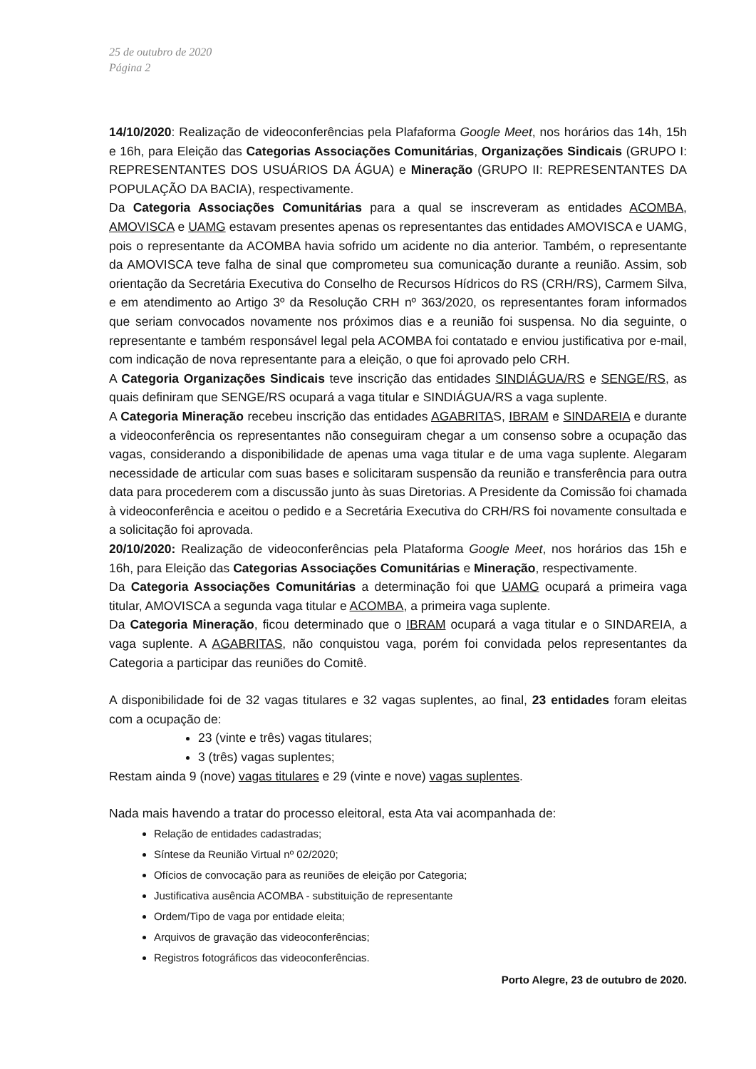25 de outubro de 2020
Página 2
14/10/2020: Realização de videoconferências pela Plafaforma Google Meet, nos horários das 14h, 15h e 16h, para Eleição das Categorias Associações Comunitárias, Organizações Sindicais (GRUPO I: REPRESENTANTES DOS USUÁRIOS DA ÁGUA) e Mineração (GRUPO II: REPRESENTANTES DA POPULAÇÃO DA BACIA), respectivamente.
Da Categoria Associações Comunitárias para a qual se inscreveram as entidades ACOMBA, AMOVISCA e UAMG estavam presentes apenas os representantes das entidades AMOVISCA e UAMG, pois o representante da ACOMBA havia sofrido um acidente no dia anterior. Também, o representante da AMOVISCA teve falha de sinal que comprometeu sua comunicação durante a reunião. Assim, sob orientação da Secretária Executiva do Conselho de Recursos Hídricos do RS (CRH/RS), Carmem Silva, e em atendimento ao Artigo 3º da Resolução CRH nº 363/2020, os representantes foram informados que seriam convocados novamente nos próximos dias e a reunião foi suspensa. No dia seguinte, o representante e também responsável legal pela ACOMBA foi contatado e enviou justificativa por e-mail, com indicação de nova representante para a eleição, o que foi aprovado pelo CRH.
A Categoria Organizações Sindicais teve inscrição das entidades SINDIÁGUA/RS e SENGE/RS, as quais definiram que SENGE/RS ocupará a vaga titular e SINDIÁGUA/RS a vaga suplente.
A Categoria Mineração recebeu inscrição das entidades AGABRITAS, IBRAM e SINDAREIA e durante a videoconferência os representantes não conseguiram chegar a um consenso sobre a ocupação das vagas, considerando a disponibilidade de apenas uma vaga titular e de uma vaga suplente. Alegaram necessidade de articular com suas bases e solicitaram suspensão da reunião e transferência para outra data para procederem com a discussão junto às suas Diretorias. A Presidente da Comissão foi chamada à videoconferência e aceitou o pedido e a Secretária Executiva do CRH/RS foi novamente consultada e a solicitação foi aprovada.
20/10/2020: Realização de videoconferências pela Plataforma Google Meet, nos horários das 15h e 16h, para Eleição das Categorias Associações Comunitárias e Mineração, respectivamente.
Da Categoria Associações Comunitárias a determinação foi que UAMG ocupará a primeira vaga titular, AMOVISCA a segunda vaga titular e ACOMBA, a primeira vaga suplente.
Da Categoria Mineração, ficou determinado que o IBRAM ocupará a vaga titular e o SINDAREIA, a vaga suplente. A AGABRITAS, não conquistou vaga, porém foi convidada pelos representantes da Categoria a participar das reuniões do Comitê.
A disponibilidade foi de 32 vagas titulares e 32 vagas suplentes, ao final, 23 entidades foram eleitas com a ocupação de:
23 (vinte e três) vagas titulares;
3 (três) vagas suplentes;
Restam ainda 9 (nove) vagas titulares e 29 (vinte e nove) vagas suplentes.
Nada mais havendo a tratar do processo eleitoral, esta Ata vai acompanhada de:
Relação de entidades cadastradas;
Síntese da Reunião Virtual nº 02/2020;
Ofícios de convocação para as reuniões de eleição por Categoria;
Justificativa ausência ACOMBA - substituição de representante
Ordem/Tipo de vaga por entidade eleita;
Arquivos de gravação das videoconferências;
Registros fotográficos das videoconferências.
Porto Alegre, 23 de outubro de 2020.